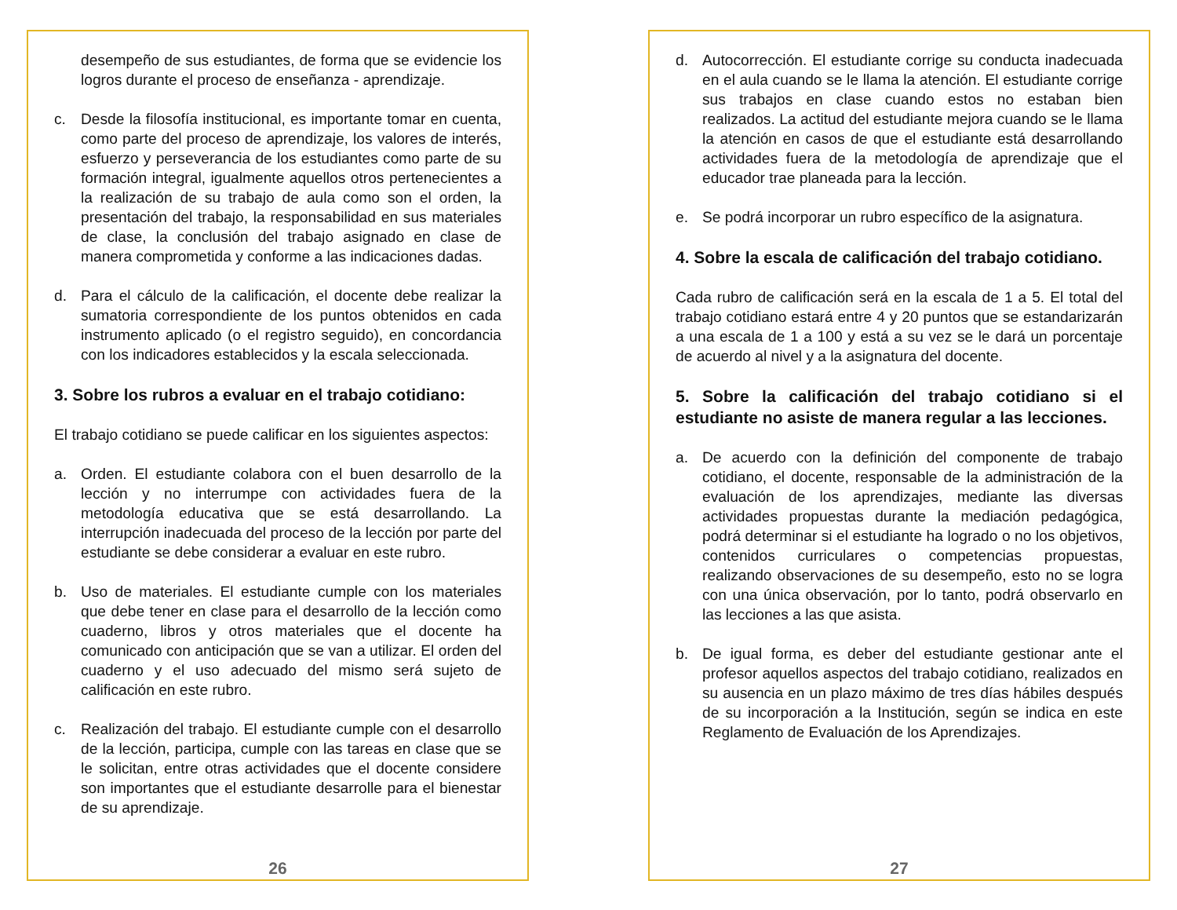desempeño de sus estudiantes, de forma que se evidencie los logros durante el proceso de enseñanza - aprendizaje.
c. Desde la filosofía institucional, es importante tomar en cuenta, como parte del proceso de aprendizaje, los valores de interés, esfuerzo y perseverancia de los estudiantes como parte de su formación integral, igualmente aquellos otros pertenecientes a la realización de su trabajo de aula como son el orden, la presentación del trabajo, la responsabilidad en sus materiales de clase, la conclusión del trabajo asignado en clase de manera comprometida y conforme a las indicaciones dadas.
d. Para el cálculo de la calificación, el docente debe realizar la sumatoria correspondiente de los puntos obtenidos en cada instrumento aplicado (o el registro seguido), en concordancia con los indicadores establecidos y la escala seleccionada.
3. Sobre los rubros a evaluar en el trabajo cotidiano:
El trabajo cotidiano se puede calificar en los siguientes aspectos:
a. Orden. El estudiante colabora con el buen desarrollo de la lección y no interrumpe con actividades fuera de la metodología educativa que se está desarrollando. La interrupción inadecuada del proceso de la lección por parte del estudiante se debe considerar a evaluar en este rubro.
b. Uso de materiales. El estudiante cumple con los materiales que debe tener en clase para el desarrollo de la lección como cuaderno, libros y otros materiales que el docente ha comunicado con anticipación que se van a utilizar. El orden del cuaderno y el uso adecuado del mismo será sujeto de calificación en este rubro.
c. Realización del trabajo. El estudiante cumple con el desarrollo de la lección, participa, cumple con las tareas en clase que se le solicitan, entre otras actividades que el docente considere son importantes que el estudiante desarrolle para el bienestar de su aprendizaje.
26
d. Autocorrección. El estudiante corrige su conducta inadecuada en el aula cuando se le llama la atención. El estudiante corrige sus trabajos en clase cuando estos no estaban bien realizados. La actitud del estudiante mejora cuando se le llama la atención en casos de que el estudiante está desarrollando actividades fuera de la metodología de aprendizaje que el educador trae planeada para la lección.
e. Se podrá incorporar un rubro específico de la asignatura.
4. Sobre la escala de calificación del trabajo cotidiano.
Cada rubro de calificación será en la escala de 1 a 5. El total del trabajo cotidiano estará entre 4 y 20 puntos que se estandarizarán a una escala de 1 a 100 y está a su vez se le dará un porcentaje de acuerdo al nivel y a la asignatura del docente.
5. Sobre la calificación del trabajo cotidiano si el estudiante no asiste de manera regular a las lecciones.
a. De acuerdo con la definición del componente de trabajo cotidiano, el docente, responsable de la administración de la evaluación de los aprendizajes, mediante las diversas actividades propuestas durante la mediación pedagógica, podrá determinar si el estudiante ha logrado o no los objetivos, contenidos curriculares o competencias propuestas, realizando observaciones de su desempeño, esto no se logra con una única observación, por lo tanto, podrá observarlo en las lecciones a las que asista.
b. De igual forma, es deber del estudiante gestionar ante el profesor aquellos aspectos del trabajo cotidiano, realizados en su ausencia en un plazo máximo de tres días hábiles después de su incorporación a la Institución, según se indica en este Reglamento de Evaluación de los Aprendizajes.
27